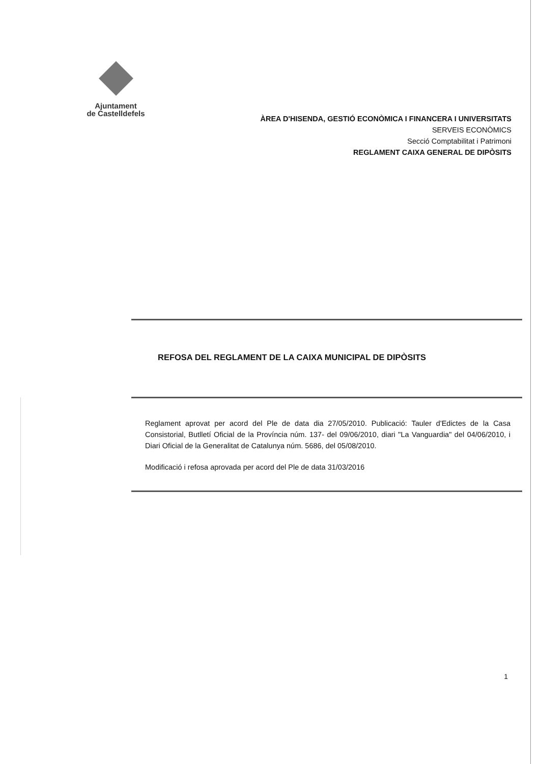Ajuntament
de Castelldefels
ÀREA D'HISENDA, GESTIÓ ECONÒMICA I FINANCERA I UNIVERSITATS
SERVEIS ECONÒMICS
Secció Comptabilitat i Patrimoni
REGLAMENT CAIXA GENERAL DE DIPÒSITS
REFOSA DEL REGLAMENT DE LA CAIXA MUNICIPAL DE DIPÒSITS
Reglament aprovat per acord del Ple de data dia 27/05/2010. Publicació: Tauler d'Edictes de la Casa Consistorial, Butlletí Oficial de la Província núm. 137- del 09/06/2010, diari "La Vanguardia" del 04/06/2010, i Diari Oficial de la Generalitat de Catalunya núm. 5686, del 05/08/2010.
Modificació i refosa aprovada per acord del Ple de data 31/03/2016
1